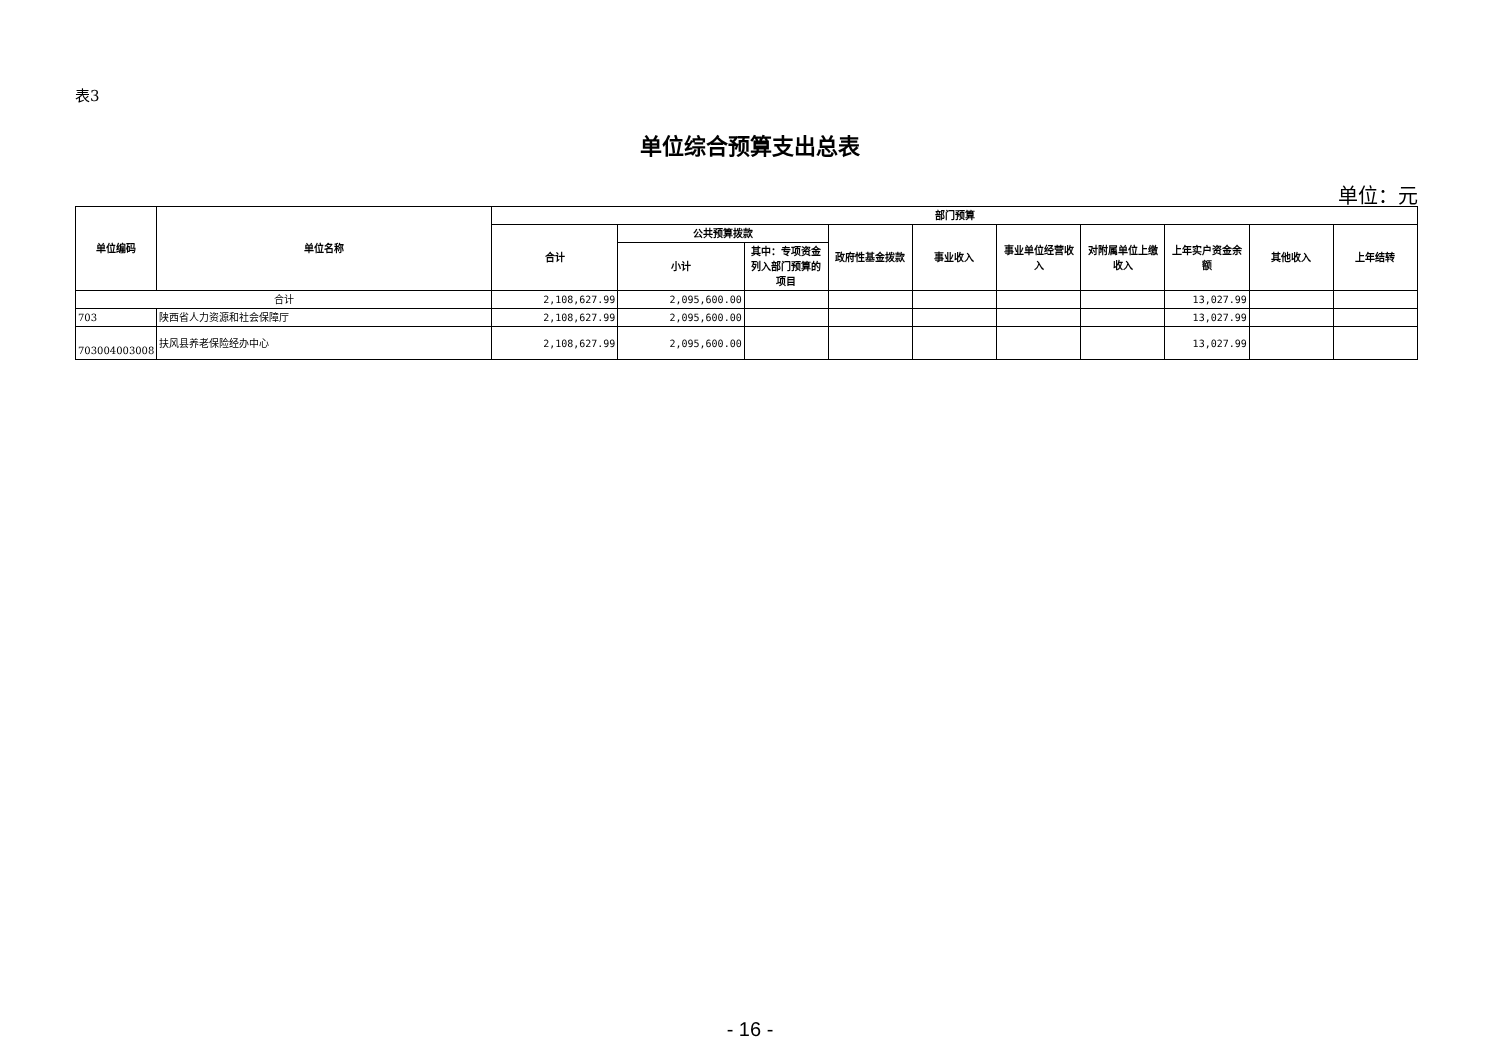表3
单位综合预算支出总表
单位：元
| 单位编码 | 单位名称 | 部门预算 | | | | | | | | | |
| --- | --- | --- | --- | --- | --- | --- | --- | --- | --- | --- | --- |
| | | 合计 | 公共预算拨款 | | 政府性基金拨款 | 事业收入 | 事业单位经营收入 | 对附属单位上缴收入 | 上年实户资金余额 | 其他收入 | 上年结转 |
| | | | 小计 | 其中：专项资金列入部门预算的项目 | | | | | | | |
| 合计 | | 2,108,627.99 | 2,095,600.00 | | | | | | 13,027.99 | | |
| 703 | 陕西省人力资源和社会保障厅 | 2,108,627.99 | 2,095,600.00 | | | | | | 13,027.99 | | |
| 703004003008 | 扶风县养老保险经办中心 | 2,108,627.99 | 2,095,600.00 | | | | | | 13,027.99 | | |
- 16 -